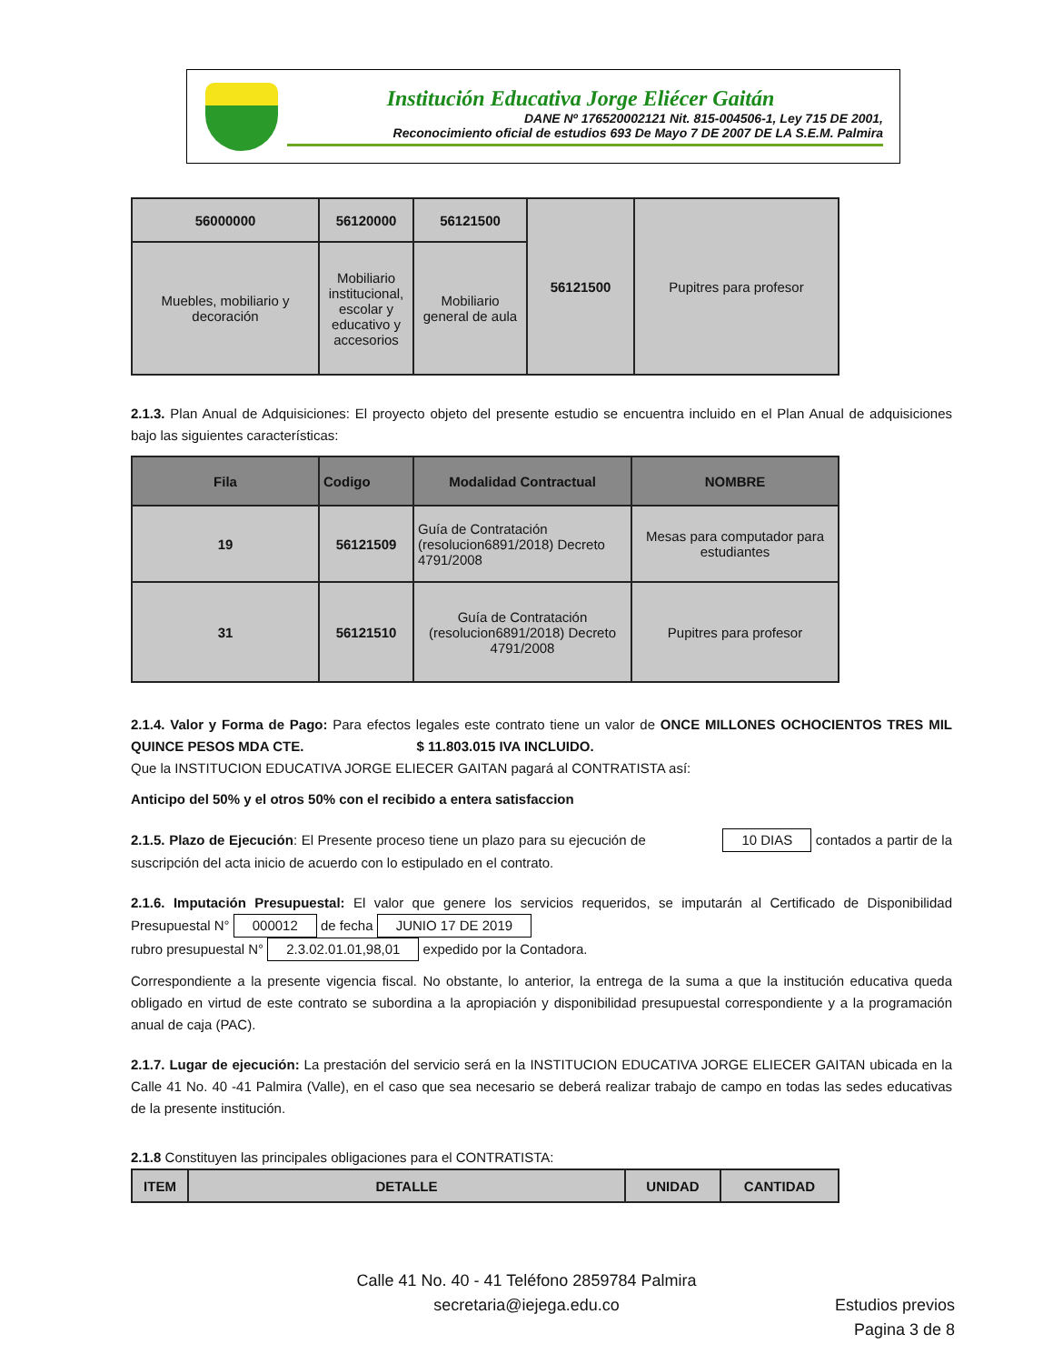Institución Educativa Jorge Eliécer Gaitán
DANE Nº 176520002121 Nit. 815-004506-1, Ley 715 DE 2001,
Reconocimiento oficial de estudios 693 De Mayo 7 DE 2007 DE LA S.E.M. Palmira
| 56000000 | 56120000 | 56121500 | 56121500 | Pupitres para profesor |
| Muebles, mobiliario y decoración | Mobiliario institucional, escolar y educativo y accesorios | Mobiliario general de aula | | |
2.1.3. Plan Anual de Adquisiciones: El proyecto objeto del presente estudio se encuentra incluido en el Plan Anual de adquisiciones bajo las siguientes características:
| Fila | Codigo | Modalidad Contractual | NOMBRE |
| --- | --- | --- | --- |
| 19 | 56121509 | Guía de Contratación (resolucion6891/2018) Decreto 4791/2008 | Mesas para computador para estudiantes |
| 31 | 56121510 | Guía de Contratación (resolucion6891/2018) Decreto 4791/2008 | Pupitres para profesor |
2.1.4. Valor y Forma de Pago: Para efectos legales este contrato tiene un valor de ONCE MILLONES OCHOCIENTOS TRES MIL QUINCE PESOS MDA CTE. $ 11.803.015 IVA INCLUIDO.
Que la INSTITUCION EDUCATIVA JORGE ELIECER GAITAN pagará al CONTRATISTA así:
Anticipo del 50% y el otros 50% con el recibido a entera satisfaccion
2.1.5. Plazo de Ejecución: El Presente proceso tiene un plazo para su ejecución de 10 DIAS contados a partir de la suscripción del acta inicio de acuerdo con lo estipulado en el contrato.
2.1.6. Imputación Presupuestal: El valor que genere los servicios requeridos, se imputarán al Certificado de Disponibilidad Presupuestal N° 000012 de fecha JUNIO 17 DE 2019
rubro presupuestal N° 2.3.02.01.01,98,01 expedido por la Contadora.
Correspondiente a la presente vigencia fiscal. No obstante, lo anterior, la entrega de la suma a que la institución educativa queda obligado en virtud de este contrato se subordina a la apropiación y disponibilidad presupuestal correspondiente y a la programación anual de caja (PAC).
2.1.7. Lugar de ejecución: La prestación del servicio será en la INSTITUCION EDUCATIVA JORGE ELIECER GAITAN ubicada en la Calle 41 No. 40 -41 Palmira (Valle), en el caso que sea necesario se deberá realizar trabajo de campo en todas las sedes educativas de la presente institución.
2.1.8 Constituyen las principales obligaciones para el CONTRATISTA:
| ITEM | DETALLE | UNIDAD | CANTIDAD |
| --- | --- | --- | --- |
Calle 41 No. 40 - 41 Teléfono 2859784 Palmira
secretaria@iejega.edu.co
Estudios previos
Pagina 3 de 8